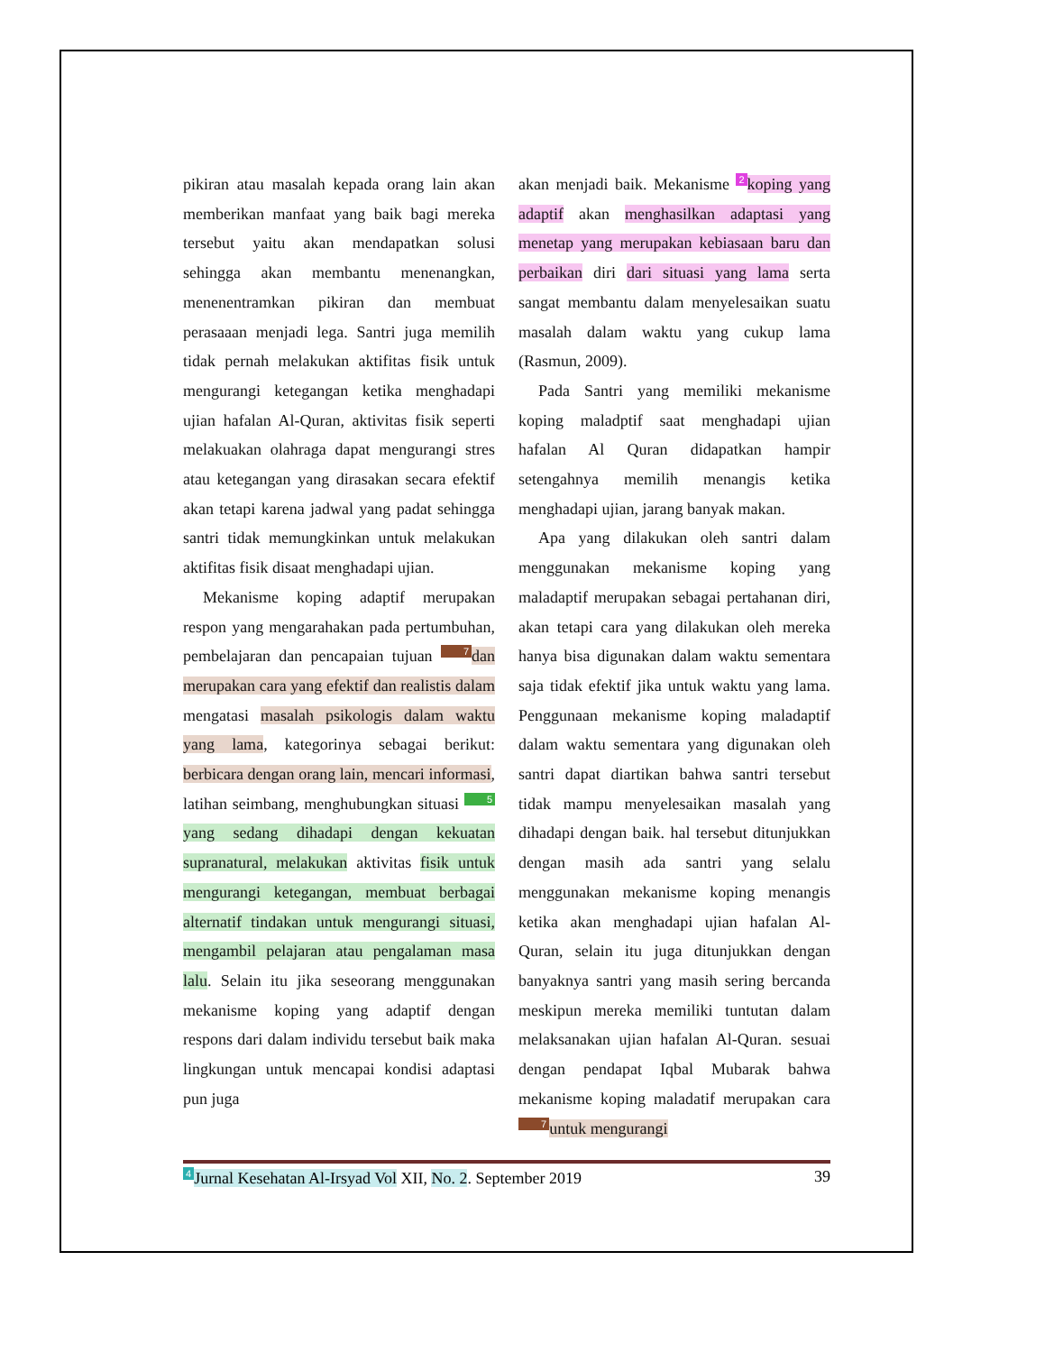pikiran atau masalah kepada orang lain akan memberikan manfaat yang baik bagi mereka tersebut yaitu akan mendapatkan solusi sehingga akan membantu menenangkan, menenentramkan pikiran dan membuat perasaaan menjadi lega. Santri juga memilih tidak pernah melakukan aktifitas fisik untuk mengurangi ketegangan ketika menghadapi ujian hafalan Al-Quran, aktivitas fisik seperti melakuakan olahraga dapat mengurangi stres atau ketegangan yang dirasakan secara efektif akan tetapi karena jadwal yang padat sehingga santri tidak memungkinkan untuk melakukan aktifitas fisik disaat menghadapi ujian.
Mekanisme koping adaptif merupakan respon yang mengarahakan pada pertumbuhan, pembelajaran dan pencapaian tujuan 7 dan merupakan cara yang efektif dan realistis dalam mengatasi masalah psikologis dalam waktu yang lama, kategorinya sebagai berikut: berbicara dengan orang lain, mencari informasi, latihan seimbang, menghubungkan situasi 5 yang sedang dihadapi dengan kekuatan supranatural, melakukan aktivitas fisik untuk mengurangi ketegangan, membuat berbagai alternatif tindakan untuk mengurangi situasi, mengambil pelajaran atau pengalaman masa lalu. Selain itu jika seseorang menggunakan mekanisme koping yang adaptif dengan respons dari dalam individu tersebut baik maka lingkungan untuk mencapai kondisi adaptasi pun juga
akan menjadi baik. Mekanisme 2 koping yang adaptif akan menghasilkan adaptasi yang menetap yang merupakan kebiasaan baru dan perbaikan diri dari situasi yang lama serta sangat membantu dalam menyelesaikan suatu masalah dalam waktu yang cukup lama (Rasmun, 2009).
Pada Santri yang memiliki mekanisme koping maladptif saat menghadapi ujian hafalan Al Quran didapatkan hampir setengahnya memilih menangis ketika menghadapi ujian, jarang banyak makan.
Apa yang dilakukan oleh santri dalam menggunakan mekanisme koping yang maladaptif merupakan sebagai pertahanan diri, akan tetapi cara yang dilakukan oleh mereka hanya bisa digunakan dalam waktu sementara saja tidak efektif jika untuk waktu yang lama. Penggunaan mekanisme koping maladaptif dalam waktu sementara yang digunakan oleh santri dapat diartikan bahwa santri tersebut tidak mampu menyelesaikan masalah yang dihadapi dengan baik. hal tersebut ditunjukkan dengan masih ada santri yang selalu menggunakan mekanisme koping menangis ketika akan menghadapi ujian hafalan Al-Quran, selain itu juga ditunjukkan dengan banyaknya santri yang masih sering bercanda meskipun mereka memiliki tuntutan dalam melaksanakan ujian hafalan Al-Quran. sesuai dengan pendapat Iqbal Mubarak bahwa mekanisme koping maladatif merupakan cara 7 untuk mengurangi
4 Jurnal Kesehatan Al-Irsyad Vol XII, No. 2. September 2019 39